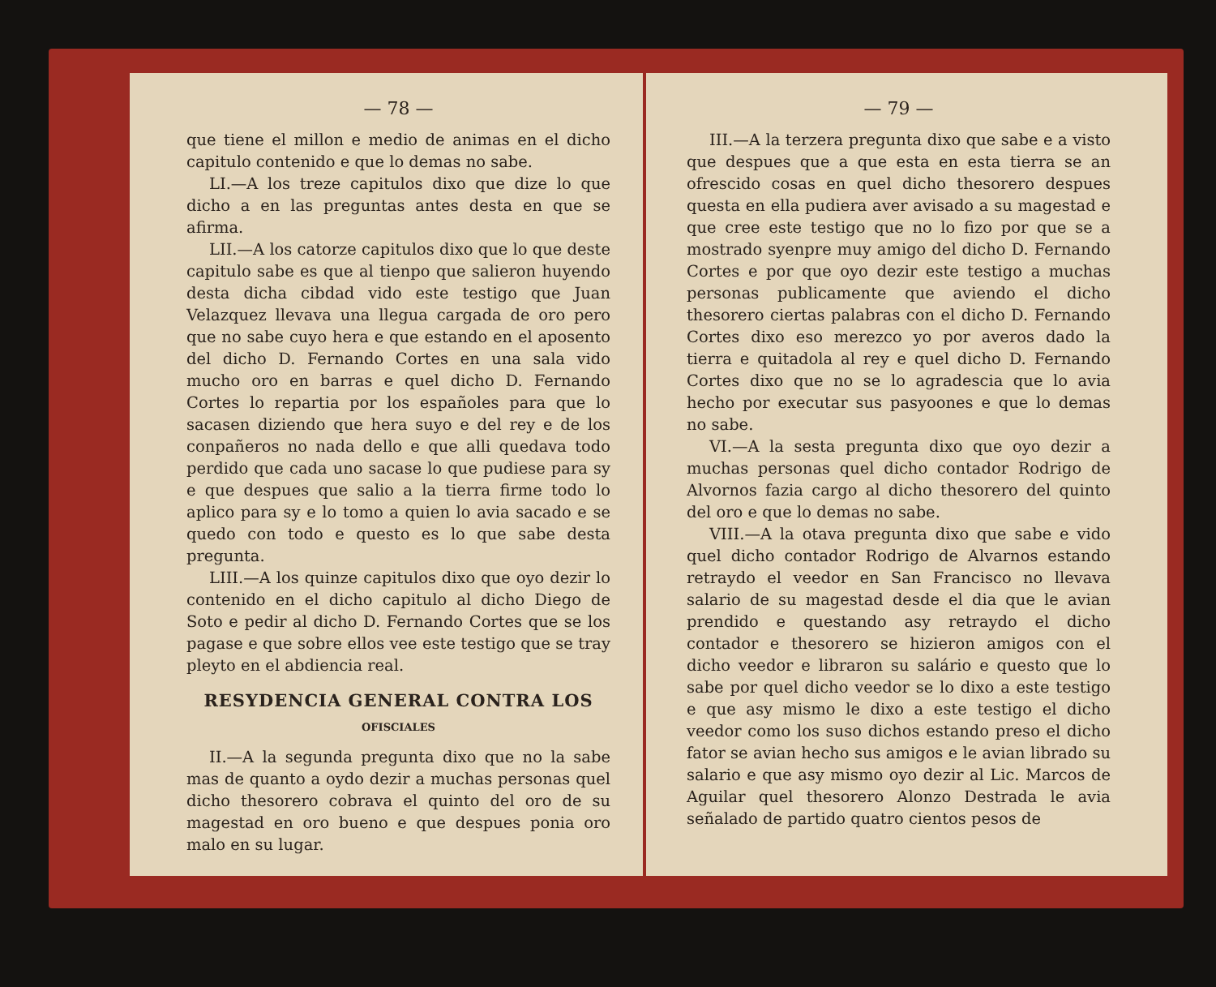— 78 —
que tiene el millon e medio de animas en el dicho capitulo contenido e que lo demas no sabe.
LI.—A los treze capitulos dixo que dize lo que dicho a en las preguntas antes desta en que se afirma.
LII.—A los catorze capitulos dixo que lo que deste capitulo sabe es que al tienpo que salieron huyendo desta dicha cibdad vido este testigo que Juan Velazquez llevava una llegua cargada de oro pero que no sabe cuyo hera e que estando en el aposento del dicho D. Fernando Cortes en una sala vido mucho oro en barras e quel dicho D. Fernando Cortes lo repartia por los españoles para que lo sacasen diziendo que hera suyo e del rey e de los conpañeros no nada dello e que alli quedava todo perdido que cada uno sacase lo que pudiese para sy e que despues que salio a la tierra firme todo lo aplico para sy e lo tomo a quien lo avia sacado e se quedo con todo e questo es lo que sabe desta pregunta.
LIII.—A los quinze capitulos dixo que oyo dezir lo contenido en el dicho capitulo al dicho Diego de Soto e pedir al dicho D. Fernando Cortes que se los pagase e que sobre ellos vee este testigo que se tray pleyto en el abdiencia real.
RESYDENCIA GENERAL CONTRA LOS
OFISCIALES
II.—A la segunda pregunta dixo que no la sabe mas de quanto a oydo dezir a muchas personas quel dicho thesorero cobrava el quinto del oro de su magestad en oro bueno e que despues ponia oro malo en su lugar.
— 79 —
III.—A la terzera pregunta dixo que sabe e a visto que despues que a que esta en esta tierra se an ofrescido cosas en quel dicho thesorero despues questa en ella pudiera aver avisado a su magestad e que cree este testigo que no lo fizo por que se a mostrado syenpre muy amigo del dicho D. Fernando Cortes e por que oyo dezir este testigo a muchas personas publicamente que aviendo el dicho thesorero ciertas palabras con el dicho D. Fernando Cortes dixo eso merezco yo por averos dado la tierra e quitadola al rey e quel dicho D. Fernando Cortes dixo que no se lo agradescia que lo avia hecho por executar sus pasyoones e que lo demas no sabe.
VI.—A la sesta pregunta dixo que oyo dezir a muchas personas quel dicho contador Rodrigo de Alvornos fazia cargo al dicho thesorero del quinto del oro e que lo demas no sabe.
VIII.—A la otava pregunta dixo que sabe e vido quel dicho contador Rodrigo de Alvarnos estando retraydo el veedor en San Francisco no llevava salario de su magestad desde el dia que le avian prendido e questando asy retraydo el dicho contador e thesorero se hizieron amigos con el dicho veedor e libraron su salário e questo que lo sabe por quel dicho veedor se lo dixo a este testigo e que asy mismo le dixo a este testigo el dicho veedor como los suso dichos estando preso el dicho fator se avian hecho sus amigos e le avian librado su salario e que asy mismo oyo dezir al Lic. Marcos de Aguilar quel thesorero Alonzo Destrada le avia señalado de partido quatro cientos pesos de